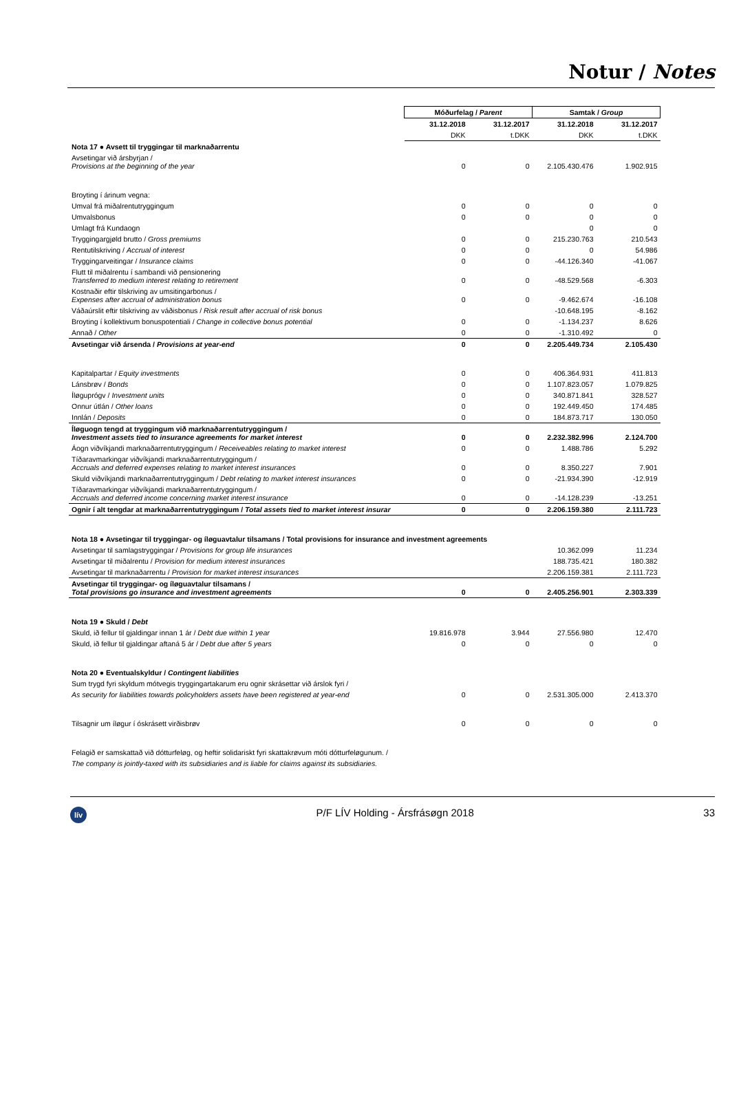Notur / Notes
| | Móðurfelag / Parent | | Samtak / Group | |
| | 31.12.2018 | 31.12.2017 | 31.12.2018 | 31.12.2017 |
| | DKK | t.DKK | DKK | t.DKK |
| Nota 17 ● Avsett til tryggingar til marknaðarrentu | | | | |
| Avsetingar við ársbyrjan / Provisions at the beginning of the year | 0 | 0 | 2.105.430.476 | 1.902.915 |
| Broyting í árinum vegna: | | | | |
| Umval frá miðalrentutryggingum | 0 | 0 | 0 | 0 |
| Umvalsbonus | 0 | 0 | 0 | 0 |
| Umlagt frá Kundaogn | | | 0 | 0 |
| Tryggingargjøld brutto / Gross premiums | 0 | 0 | 215.230.763 | 210.543 |
| Rentutilskriving / Accrual of interest | 0 | 0 | 0 | 54.986 |
| Tryggingarveitingar / Insurance claims | 0 | 0 | -44.126.340 | -41.067 |
| Flutt til miðalrentu í sambandi við pensionering Transferred to medium interest relating to retirement | 0 | 0 | -48.529.568 | -6.303 |
| Kostnaðir eftir tilskriving av umsitingarbonus / Expenses after accrual of administration bonus | 0 | 0 | -9.462.674 | -16.108 |
| Váðaúrslit eftir tilskriving av váðisbonus / Risk result after accrual of risk bonus | | | -10.648.195 | -8.162 |
| Broyting í kollektivum bonuspotentiali / Change in collective bonus potential | 0 | 0 | -1.134.237 | 8.626 |
| Annað / Other | 0 | 0 | -1.310.492 | 0 |
| Avsetingar við ársenda / Provisions at year-end | 0 | 0 | 2.205.449.734 | 2.105.430 |
| Kapitalpartar / Equity investments | 0 | 0 | 406.364.931 | 411.813 |
| Lánsbrøv / Bonds | 0 | 0 | 1.107.823.057 | 1.079.825 |
| Íløguprógv / Investment units | 0 | 0 | 340.871.841 | 328.527 |
| Onnur útlán / Other loans | 0 | 0 | 192.449.450 | 174.485 |
| Innlán / Deposits | 0 | 0 | 184.873.717 | 130.050 |
| Íløguogn tengd at tryggingum við marknaðarrentutryggingum / Investment assets tied to insurance agreements for market interest | 0 | 0 | 2.232.382.996 | 2.124.700 |
| Áogn viðvíkjandi marknaðarrentutryggingum / Receiveables relating to market interest | 0 | 0 | 1.488.786 | 5.292 |
| Tíðaravmarkingar viðvíkjandi marknaðarrentutryggingum / Accruals and deferred expenses relating to market interest insurances | 0 | 0 | 8.350.227 | 7.901 |
| Skuld viðvíkjandi marknaðarrentutryggingum / Debt relating to market interest insurances | 0 | 0 | -21.934.390 | -12.919 |
| Tíðaravmarkingar viðvíkjandi marknaðarrentutryggingum / Accruals and deferred income concerning market interest insurance | 0 | 0 | -14.128.239 | -13.251 |
| Ognir í alt tengdar at marknaðarrentutryggingum / Total assets tied to market interest insurar | 0 | 0 | 2.206.159.380 | 2.111.723 |
| Nota 18 ● Avsetingar til tryggingar- og íløguavtalur tilsamans / Total provisions for insurance and investment agreements | | | | |
| Avsetingar til samlagstryggingar / Provisions for group life insurances | | | 10.362.099 | 11.234 |
| Avsetingar til miðalrentu / Provision for medium interest insurances | | | 188.735.421 | 180.382 |
| Avsetingar til marknaðarrentu / Provision for market interest insurances | | | 2.206.159.381 | 2.111.723 |
| Avsetingar til tryggingar- og íløguavtalur tilsamans / Total provisions go insurance and investment agreements | 0 | 0 | 2.405.256.901 | 2.303.339 |
| Nota 19 ● Skuld / Debt | | | | |
| Skuld, ið fellur til gjaldingar innan 1 ár / Debt due within 1 year | 19.816.978 | 3.944 | 27.556.980 | 12.470 |
| Skuld, ið fellur til gjaldingar aftaná 5 ár / Debt due after 5 years | 0 | 0 | 0 | 0 |
| Nota 20 ● Eventualskyldur / Contingent liabilities | | | | |
| Sum trygd fyri skyldum mótvegis tryggingartakarum eru ognir skrásettar við árslok fyri / | | | | |
| As security for liabilities towards policyholders assets have been registered at year-end | 0 | 0 | 2.531.305.000 | 2.413.370 |
| Tilsagnir um íløgur í óskrásett virðisbrøv | 0 | 0 | 0 | 0 |
| Felagið er samskattað við dótturfeløg, og heftir solidariskt fyri skattakrøvum móti dótturfeløgunum. / | | | | |
| The company is jointly-taxed with its subsidiaries and is liable for claims against its subsidiaries. | | | | |
lív
P/F LÍV Holding - Ársfrásøgn 2018
33